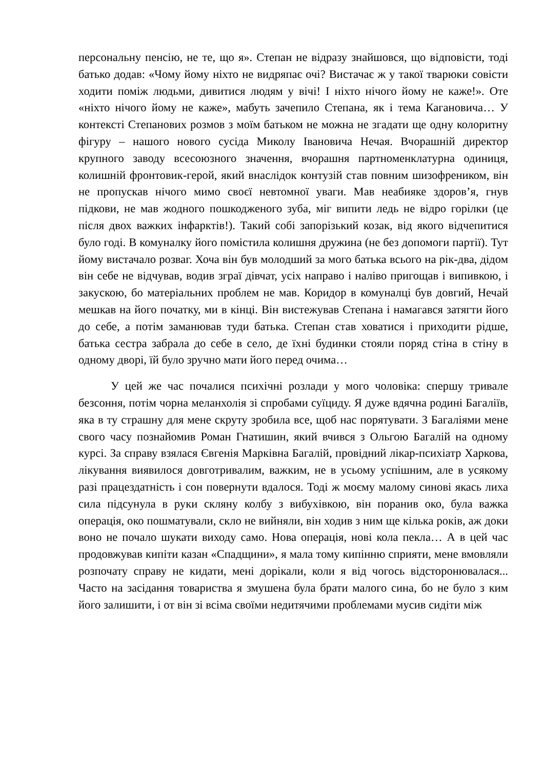персональну пенсію, не те, що я». Степан не відразу знайшовся, що відповісти, тоді батько додав: «Чому йому ніхто не видряпає очі? Вистачає ж у такої тварюки совісти ходити поміж людьми, дивитися людям у вічі! І ніхто нічого йому не каже!». Оте «ніхто нічого йому не каже», мабуть зачепило Степана, як і тема Кагановича… У контексті Степанових розмов з моїм батьком не можна не згадати ще одну колоритну фігуру – нашого нового сусіда Миколу Івановича Нечая. Вчорашній директор крупного заводу всесоюзного значення, вчорашня партноменклатурна одиниця, колишній фронтовик-герой, який внаслідок контузій став повним шизофреником, він не пропускав нічого мимо своєї невтомної уваги. Мав неабияке здоров’я, гнув підкови, не мав жодного пошкодженого зуба, міг випити ледь не відро горілки (це після двох важких інфарктів!). Такий собі запорізький козак, від якого відчепитися було годі. В комуналку його помістила колишня дружина (не без допомоги партії). Тут йому вистачало розваг. Хоча він був молодший за мого батька всього на рік-два, дідом він себе не відчував, водив зграї дівчат, усіх направо і наліво пригощав і випивкою, і закускою, бо матеріальних проблем не мав. Коридор в комуналці був довгий, Нечай мешкав на його початку, ми в кінці. Він вистежував Степана і намагався затягти його до себе, а потім заманював туди батька. Степан став ховатися і приходити рідше, батька сестра забрала до себе в село, де їхні будинки стояли поряд стіна в стіну в одному дворі, їй було зручно мати його перед очима…
У цей же час почалися психічні розлади у мого чоловіка: спершу тривале безсоння, потім чорна меланхолія зі спробами суїциду. Я дуже вдячна родині Багаліїв, яка в ту страшну для мене скруту зробила все, щоб нас порятувати. З Багаліями мене свого часу познайомив Роман Гнатишин, який вчився з Ольгою Багалій на одному курсі. За справу взялася Євгенія Марківна Багалій, провідний лікар-психіатр Харкова, лікування виявилося довготривалим, важким, не в усьому успішним, але в усякому разі працездатність і сон повернути вдалося. Тоді ж моєму малому синові якась лиха сила підсунула в руки скляну колбу з вибухівкою, він поранив око, була важка операція, око пошматували, скло не вийняли, він ходив з ним ще кілька років, аж доки воно не почало шукати виходу само. Нова операція, нові кола пекла… А в цей час продовжував кипіти казан «Спадщини», я мала тому кипінню сприяти, мене вмовляли розпочату справу не кидати, мені дорікали, коли я від чогось відсторонювалася... Часто на засідання товариства я змушена була брати малого сина, бо не було з ким його залишити, і от він зі всіма своїми недитячими проблемами мусив сидіти між